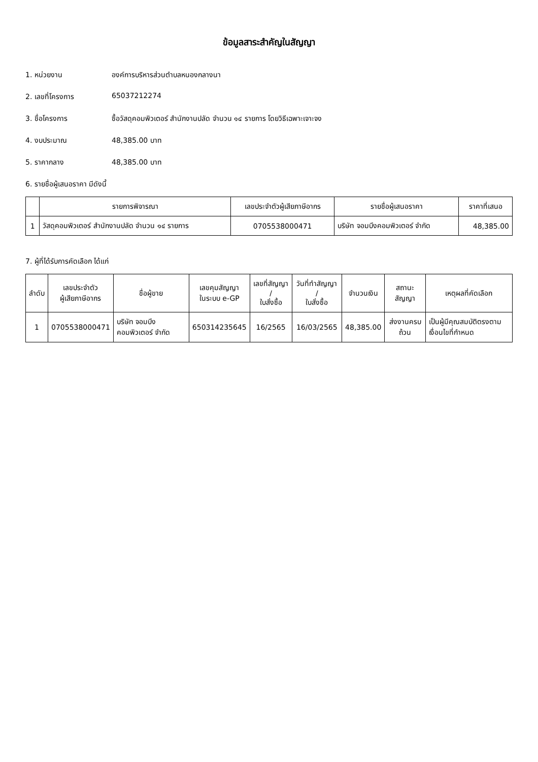ข้อมูลสาระสำคัญในสัญญา
1. หน่วยงาน องค์การบริหารส่วนตำบลหนองกลางนา
2. เลขที่โครงการ 65037212274
3. ชื่อโครงการ ซื้อวัสดุคอมพิวเตอร์ สำนักงานปลัด จำนวน ๑๔ รายการ โดยวิธีเฉพาะเจาะจง
4. งบประมาณ 48,385.00 บาท
5. ราคากลาง 48,385.00 บาท
6. รายชื่อผู้เสนอราคา มีดังนี้
| | รายการพิจารณา | เลขประจำตัวผู้เสียภาษีอากร | รายชื่อผู้เสนอราคา | ราคาที่เสนอ |
| --- | --- | --- | --- | --- |
| 1 | วัสดุคอมพิวเตอร์ สำนักงานปลัด จำนวน ๑๔ รายการ | 0705538000471 | บริษัท จอมบึงคอมพิวเตอร์ จำกัด | 48,385.00 |
7. ผู้ที่ได้รับการคัดเลือก ได้แก่
| ลำดับ | เลขประจำตัว ผู้เสียภาษีอากร | ชื่อผู้ขาย | เลขคุมสัญญา ในระบบ e-GP | เลขที่สัญญา / ใบสั่งซื้อ | วันที่ทำสัญญา / ใบสั่งซื้อ | จำนวนเงิน | สถานะสัญญา | เหตุผลที่คัดเลือก |
| --- | --- | --- | --- | --- | --- | --- | --- | --- |
| 1 | 0705538000471 | บริษัท จอมบึงคอมพิวเตอร์ จำกัด | 650314235645 | 16/2565 | 16/03/2565 | 48,385.00 | ส่งงานครบถ้วน | เป็นผู้มีคุณสมบัติตรงตามเงื่อนไขที่กำหนด |